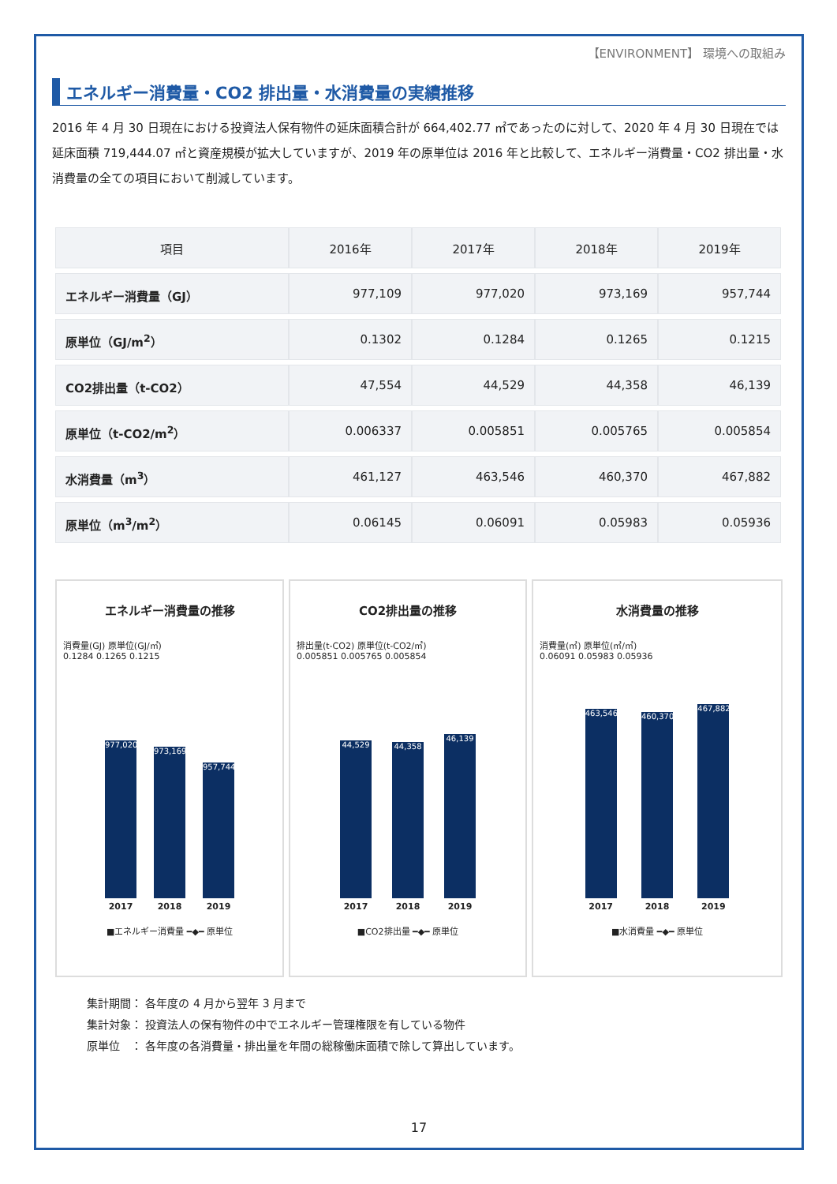【ENVIRONMENT】 環境への取組み
エネルギー消費量・CO2 排出量・水消費量の実績推移
2016 年 4 月 30 日現在における投資法人保有物件の延床面積合計が 664,402.77 ㎡であったのに対して、2020 年 4 月 30 日現在では延床面積 719,444.07 ㎡と資産規模が拡大していますが、2019 年の原単位は 2016 年と比較して、エネルギー消費量・CO2 排出量・水消費量の全ての項目において削減しています。
| 項目 | 2016年 | 2017年 | 2018年 | 2019年 |
| --- | --- | --- | --- | --- |
| エネルギー消費量（GJ） | 977,109 | 977,020 | 973,169 | 957,744 |
| 原単位（GJ/m<sup>2</sup>） | 0.1302 | 0.1284 | 0.1265 | 0.1215 |
| CO2排出量（t-CO2） | 47,554 | 44,529 | 44,358 | 46,139 |
| 原単位（t-CO2/m<sup>2</sup>） | 0.006337 | 0.005851 | 0.005765 | 0.005854 |
| 水消費量（m<sup>3</sup>） | 461,127 | 463,546 | 460,370 | 467,882 |
| 原単位（m<sup>3</sup>/m<sup>2</sup>） | 0.06145 | 0.06091 | 0.05983 | 0.05936 |
エネルギー消費量の推移
消費量(GJ) 原単位(GJ/㎡)
0.1284 0.1265 0.1215
977,020
973,169
957,744
2017 2018 2019
■エネルギー消費量 ━◆━ 原単位
CO2排出量の推移
排出量(t-CO2) 原単位(t-CO2/㎡)
0.005851 0.005765 0.005854
44,529
44,358
46,139
2017 2018 2019
■CO2排出量 ━◆━ 原単位
水消費量の推移
消費量(㎥) 原単位(㎥/㎡)
0.06091 0.05983 0.05936
463,546
460,370
467,882
2017 2018 2019
■水消費量 ━◆━ 原単位
集計期間： 各年度の 4 月から翌年 3 月まで
集計対象： 投資法人の保有物件の中でエネルギー管理権限を有している物件
原単位　： 各年度の各消費量・排出量を年間の総稼働床面積で除して算出しています。
17